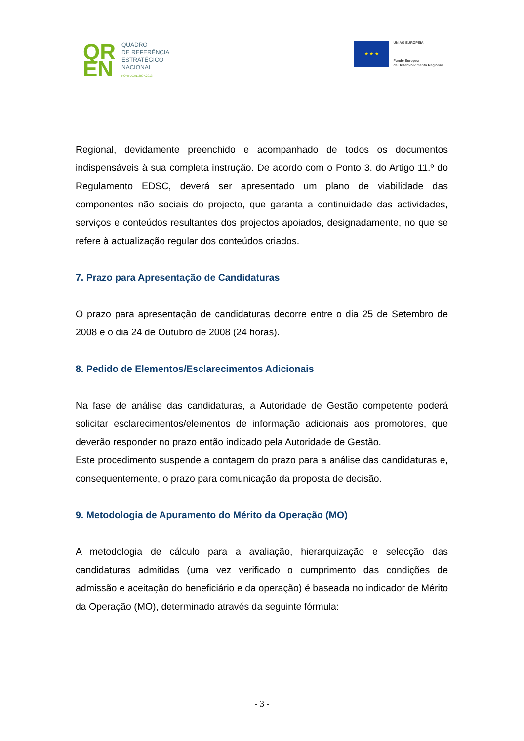QR EN
QUADRO
DE REFERÊNCIA
ESTRATÉGICO
NACIONAL
PORTUGAL 2007.2013
★ ★ ★
UNIÃO EUROPEIA
Fundo Europeu
de Desenvolvimento Regional
Regional, devidamente preenchido e acompanhado de todos os documentos indispensáveis à sua completa instrução. De acordo com o Ponto 3. do Artigo 11.º do Regulamento EDSC, deverá ser apresentado um plano de viabilidade das componentes não sociais do projecto, que garanta a continuidade das actividades, serviços e conteúdos resultantes dos projectos apoiados, designadamente, no que se refere à actualização regular dos conteúdos criados.
7. Prazo para Apresentação de Candidaturas
O prazo para apresentação de candidaturas decorre entre o dia 25 de Setembro de 2008 e o dia 24 de Outubro de 2008 (24 horas).
8. Pedido de Elementos/Esclarecimentos Adicionais
Na fase de análise das candidaturas, a Autoridade de Gestão competente poderá solicitar esclarecimentos/elementos de informação adicionais aos promotores, que deverão responder no prazo então indicado pela Autoridade de Gestão.
Este procedimento suspende a contagem do prazo para a análise das candidaturas e, consequentemente, o prazo para comunicação da proposta de decisão.
9. Metodologia de Apuramento do Mérito da Operação (MO)
A metodologia de cálculo para a avaliação, hierarquização e selecção das candidaturas admitidas (uma vez verificado o cumprimento das condições de admissão e aceitação do beneficiário e da operação) é baseada no indicador de Mérito da Operação (MO), determinado através da seguinte fórmula:
- 3 -